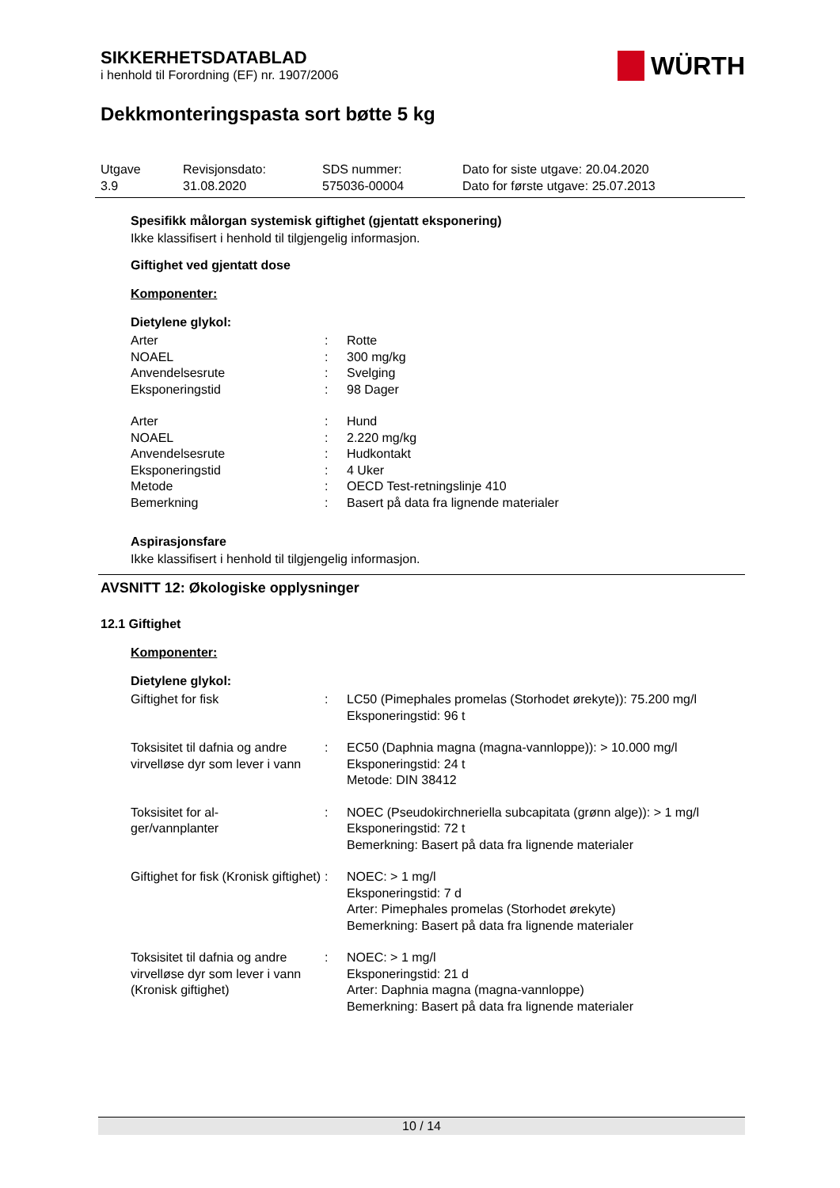SIKKERHETSDATABLAD
i henhold til Forordning (EF) nr. 1907/2006
WÜRTH
Dekkmonteringspasta sort bøtte 5 kg
Utgave
3.9
Revisjonsdato:
31.08.2020
SDS nummer:
575036-00004
Dato for siste utgave: 20.04.2020
Dato for første utgave: 25.07.2013
Spesifikk målorgan systemisk giftighet (gjentatt eksponering)
Ikke klassifisert i henhold til tilgjengelig informasjon.
Giftighet ved gjentatt dose
Komponenter:
Dietylene glykol:
| Arter | : | Rotte |
| NOAEL | : | 300 mg/kg |
| Anvendelsesrute | : | Svelging |
| Eksponeringstid | : | 98 Dager |
| Arter | : | Hund |
| NOAEL | : | 2.220 mg/kg |
| Anvendelsesrute | : | Hudkontakt |
| Eksponeringstid | : | 4 Uker |
| Metode | : | OECD Test-retningslinje 410 |
| Bemerkning | : | Basert på data fra lignende materialer |
Aspirasjonsfare
Ikke klassifisert i henhold til tilgjengelig informasjon.
AVSNITT 12: Økologiske opplysninger
12.1 Giftighet
Komponenter:
Dietylene glykol:
| Giftighet for fisk | : | LC50 (Pimephales promelas (Storhodet ørekyte)): 75.200 mg/l Eksponeringstid: 96 t |
| Toksisitet til dafnia og andre virvelløse dyr som lever i vann | : | EC50 (Daphnia magna (magna-vannloppe)): > 10.000 mg/l Eksponeringstid: 24 t Metode: DIN 38412 |
| Toksisitet for al- ger/vannplanter | : | NOEC (Pseudokirchneriella subcapitata (grønn alge)): > 1 mg/l Eksponeringstid: 72 t Bemerkning: Basert på data fra lignende materialer |
| Giftighet for fisk (Kronisk giftighet) | : | NOEC: > 1 mg/l Eksponeringstid: 7 d Arter: Pimephales promelas (Storhodet ørekyte) Bemerkning: Basert på data fra lignende materialer |
| Toksisitet til dafnia og andre virvelløse dyr som lever i vann (Kronisk giftighet) | : | NOEC: > 1 mg/l Eksponeringstid: 21 d Arter: Daphnia magna (magna-vannloppe) Bemerkning: Basert på data fra lignende materialer |
10 / 14